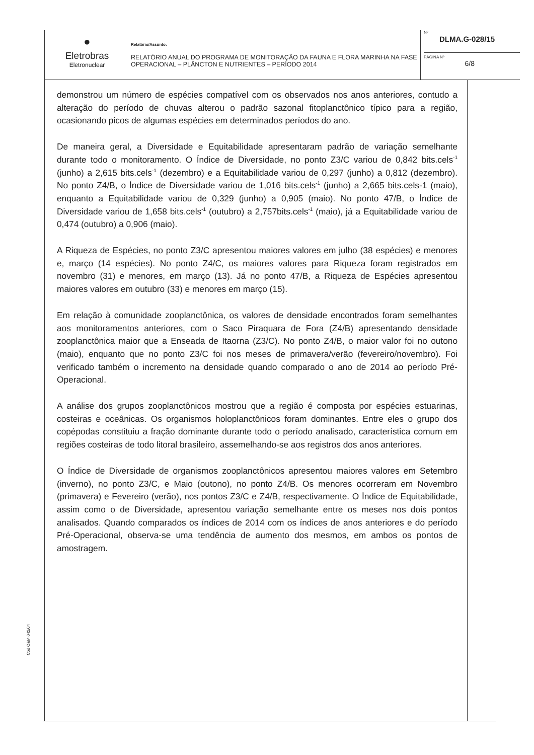●
Eletrobras
Eletronuclear
Relatório/Assunto:
RELATÓRIO ANUAL DO PROGRAMA DE MONITORAÇÃO DA FAUNA E FLORA MARINHA NA FASE OPERACIONAL – PLÂNCTON E NUTRIENTES – PERÍODO 2014
Nº
DLMA.G-028/15
PÁGINA Nº
6/8
demonstrou um número de espécies compatível com os observados nos anos anteriores, contudo a alteração do período de chuvas alterou o padrão sazonal fitoplanctônico típico para a região, ocasionando picos de algumas espécies em determinados períodos do ano.
De maneira geral, a Diversidade e Equitabilidade apresentaram padrão de variação semelhante durante todo o monitoramento. O Índice de Diversidade, no ponto Z3/C variou de 0,842 bits.cels<sup>-1</sup> (junho) a 2,615 bits.cels<sup>-1</sup> (dezembro) e a Equitabilidade variou de 0,297 (junho) a 0,812 (dezembro). No ponto Z4/B, o Índice de Diversidade variou de 1,016 bits.cels<sup>-1</sup> (junho) a 2,665 bits.cels-1 (maio), enquanto a Equitabilidade variou de 0,329 (junho) a 0,905 (maio). No ponto 47/B, o Índice de Diversidade variou de 1,658 bits.cels<sup>-1</sup> (outubro) a 2,757bits.cels<sup>-1</sup> (maio), já a Equitabilidade variou de 0,474 (outubro) a 0,906 (maio).
A Riqueza de Espécies, no ponto Z3/C apresentou maiores valores em julho (38 espécies) e menores e, março (14 espécies). No ponto Z4/C, os maiores valores para Riqueza foram registrados em novembro (31) e menores, em março (13). Já no ponto 47/B, a Riqueza de Espécies apresentou maiores valores em outubro (33) e menores em março (15).
Em relação à comunidade zooplanctônica, os valores de densidade encontrados foram semelhantes aos monitoramentos anteriores, com o Saco Piraquara de Fora (Z4/B) apresentando densidade zooplanctônica maior que a Enseada de Itaorna (Z3/C). No ponto Z4/B, o maior valor foi no outono (maio), enquanto que no ponto Z3/C foi nos meses de primavera/verão (fevereiro/novembro). Foi verificado também o incremento na densidade quando comparado o ano de 2014 ao período Pré-Operacional.
A análise dos grupos zooplanctônicos mostrou que a região é composta por espécies estuarinas, costeiras e oceânicas. Os organismos holoplanctônicos foram dominantes. Entre eles o grupo dos copépodas constituiu a fração dominante durante todo o período analisado, característica comum em regiões costeiras de todo litoral brasileiro, assemelhando-se aos registros dos anos anteriores.
O Índice de Diversidade de organismos zooplanctônicos apresentou maiores valores em Setembro (inverno), no ponto Z3/C, e Maio (outono), no ponto Z4/B. Os menores ocorreram em Novembro (primavera) e Fevereiro (verão), nos pontos Z3/C e Z4/B, respectivamente. O Índice de Equitabilidade, assim como o de Diversidade, apresentou variação semelhante entre os meses nos dois pontos analisados. Quando comparados os índices de 2014 com os índices de anos anteriores e do período Pré-Operacional, observa-se uma tendência de aumento dos mesmos, em ambos os pontos de amostragem.
Cód O&M 042/04